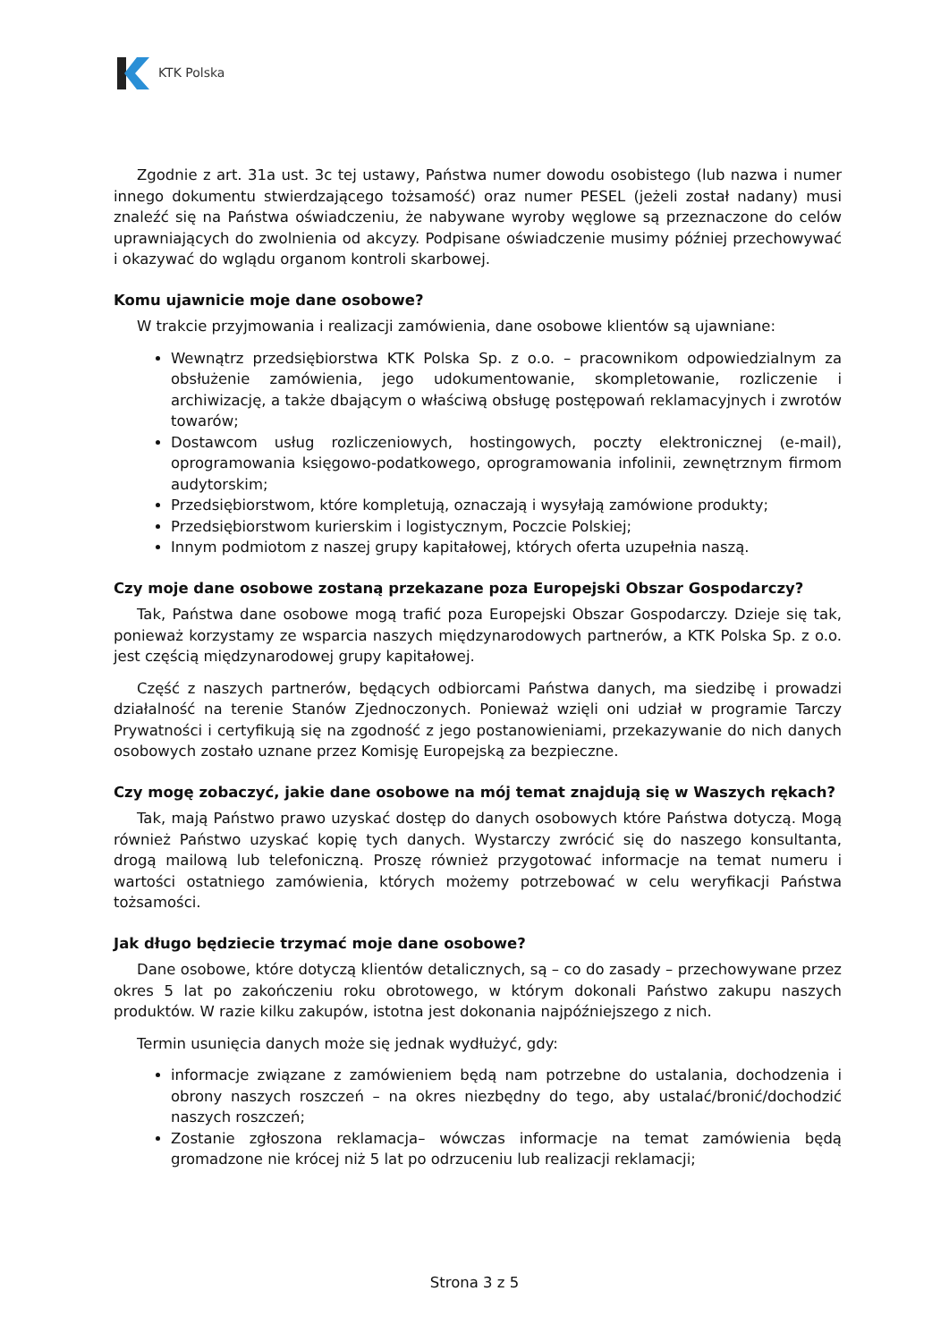KTK Polska
Zgodnie z art. 31a ust. 3c tej ustawy, Państwa numer dowodu osobistego (lub nazwa i numer innego dokumentu stwierdzającego tożsamość) oraz numer PESEL (jeżeli został nadany) musi znaleźć się na Państwa oświadczeniu, że nabywane wyroby węglowe są przeznaczone do celów uprawniających do zwolnienia od akcyzy. Podpisane oświadczenie musimy później przechowywać i okazywać do wglądu organom kontroli skarbowej.
Komu ujawnicie moje dane osobowe?
W trakcie przyjmowania i realizacji zamówienia, dane osobowe klientów są ujawniane:
Wewnątrz przedsiębiorstwa KTK Polska Sp. z o.o. – pracownikom odpowiedzialnym za obsłużenie zamówienia, jego udokumentowanie, skompletowanie, rozliczenie i archiwizację, a także dbającym o właściwą obsługę postępowań reklamacyjnych i zwrotów towarów;
Dostawcom usług rozliczeniowych, hostingowych, poczty elektronicznej (e-mail), oprogramowania księgowo-podatkowego, oprogramowania infolinii, zewnętrznym firmom audytorskim;
Przedsiębiorstwom, które kompletują, oznaczają i wysyłają zamówione produkty;
Przedsiębiorstwom kurierskim i logistycznym, Poczcie Polskiej;
Innym podmiotom z naszej grupy kapitałowej, których oferta uzupełnia naszą.
Czy moje dane osobowe zostaną przekazane poza Europejski Obszar Gospodarczy?
Tak, Państwa dane osobowe mogą trafić poza Europejski Obszar Gospodarczy. Dzieje się tak, ponieważ korzystamy ze wsparcia naszych międzynarodowych partnerów, a KTK Polska Sp. z o.o. jest częścią międzynarodowej grupy kapitałowej.
Część z naszych partnerów, będących odbiorcami Państwa danych, ma siedzibę i prowadzi działalność na terenie Stanów Zjednoczonych. Ponieważ wzięli oni udział w programie Tarczy Prywatności i certyfikują się na zgodność z jego postanowieniami, przekazywanie do nich danych osobowych zostało uznane przez Komisję Europejską za bezpieczne.
Czy mogę zobaczyć, jakie dane osobowe na mój temat znajdują się w Waszych rękach?
Tak, mają Państwo prawo uzyskać dostęp do danych osobowych które Państwa dotyczą. Mogą również Państwo uzyskać kopię tych danych. Wystarczy zwrócić się do naszego konsultanta, drogą mailową lub telefoniczną. Proszę również przygotować informacje na temat numeru i wartości ostatniego zamówienia, których możemy potrzebować w celu weryfikacji Państwa tożsamości.
Jak długo będziecie trzymać moje dane osobowe?
Dane osobowe, które dotyczą klientów detalicznych, są – co do zasady – przechowywane przez okres 5 lat po zakończeniu roku obrotowego, w którym dokonali Państwo zakupu naszych produktów. W razie kilku zakupów, istotna jest dokonania najpóźniejszego z nich.
Termin usunięcia danych może się jednak wydłużyć, gdy:
informacje związane z zamówieniem będą nam potrzebne do ustalania, dochodzenia i obrony naszych roszczeń – na okres niezbędny do tego, aby ustalać/bronić/dochodzić naszych roszczeń;
Zostanie zgłoszona reklamacja– wówczas informacje na temat zamówienia będą gromadzone nie krócej niż 5 lat po odrzuceniu lub realizacji reklamacji;
Strona 3 z 5